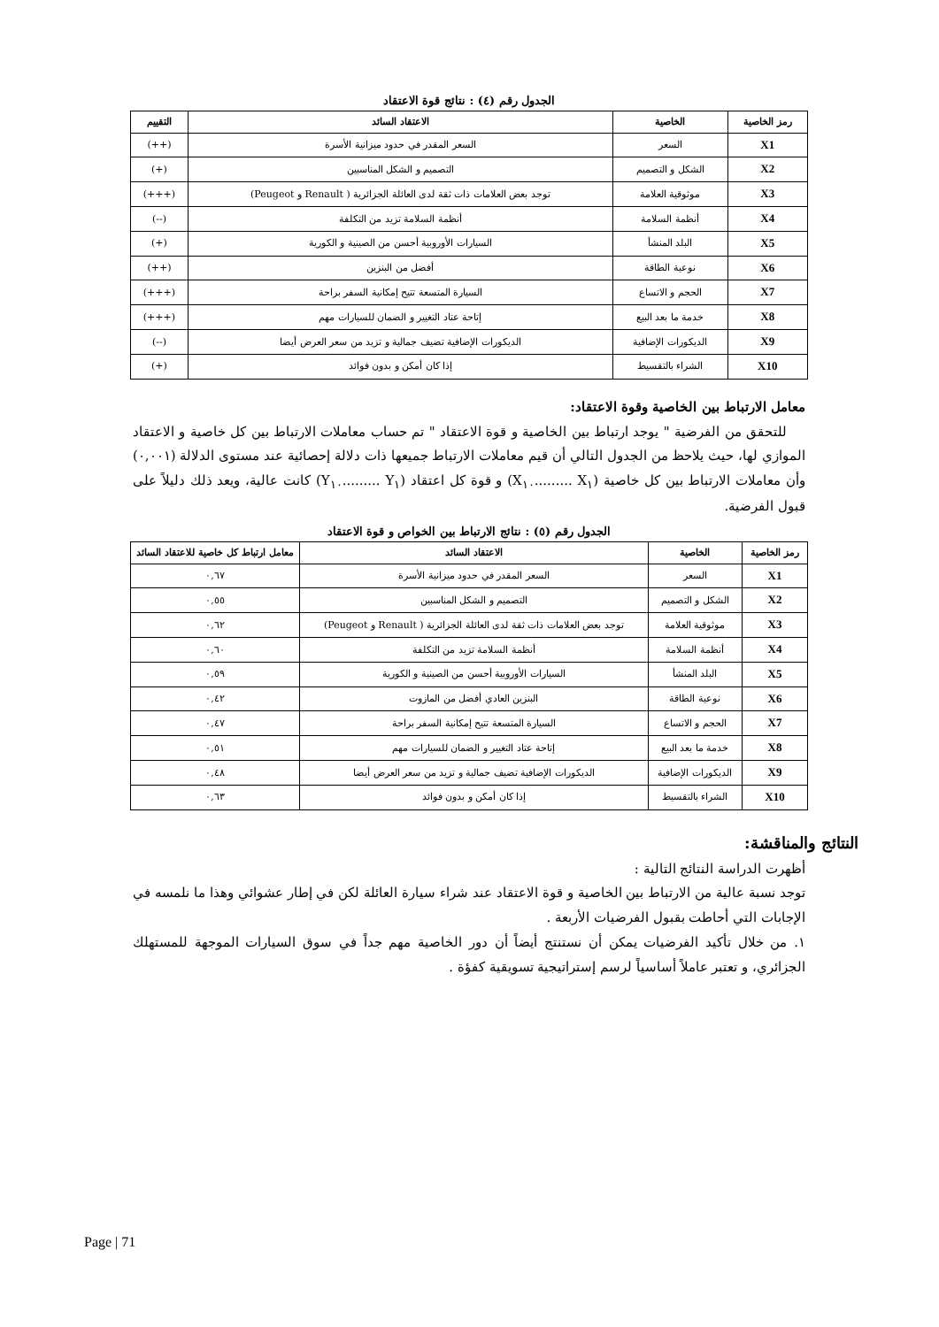الجدول رقم (٤) : نتائج قوة الاعتقاد
| رمز الخاصية | الخاصية | الاعتقاد السائد | التقييم |
| --- | --- | --- | --- |
| X1 | السعر | السعر المقدر في حدود ميزانية الأسرة | (++) |
| X2 | الشكل و التصميم | التصميم و الشكل المناسبين | (+) |
| X3 | موثوقية العلامة | توجد بعض العلامات ذات ثقة لدى العائلة الجزائرية ( Renault و Peugeot) | (+++) |
| X4 | أنظمة السلامة | أنظمة السلامة تزيد من التكلفة | (--) |
| X5 | البلد المنشأ | السيارات الأوروبية أحسن من الصينية و الكورية | (+) |
| X6 | نوعية الطاقة | أفضل من البنزين | (++) |
| X7 | الحجم و الاتساع | السيارة المتسعة تتيح إمكانية السفر براحة | (+++) |
| X8 | خدمة ما بعد البيع | إتاحة عتاد التغيير و الضمان للسيارات مهم | (+++) |
| X9 | الديكورات الإضافية | الديكورات الإضافية تضيف جمالية و تزيد من سعر العرض أيضا | (--) |
| X10 | الشراء بالتقسيط | إذا كان أمكن و بدون فوائد | (+) |
معامل الارتباط بين الخاصية وقوة الاعتقاد:
للتحقق من الفرضية " يوجد ارتباط بين الخاصية و قوة الاعتقاد " تم حساب معاملات الارتباط بين كل خاصية و الاعتقاد الموازي لها، حيث يلاحظ من الجدول التالي أن قيم معاملات الارتباط جميعها ذات دلالة إحصائية عند مستوى الدلالة (٠,٠٠١) وأن معاملات الارتباط بين كل خاصية (X<sub>١</sub> .........X<sub>١٠</sub>) و قوة كل اعتقاد (Y<sub>١</sub> .........Y<sub>١٠</sub>) كانت عالية، ويعد ذلك دليلاً على قبول الفرضية.
الجدول رقم (٥) : نتائج الارتباط بين الخواص و قوة الاعتقاد
| رمز الخاصية | الخاصية | الاعتقاد السائد | معامل ارتباط كل خاصية للاعتقاد السائد |
| --- | --- | --- | --- |
| X1 | السعر | السعر المقدر في حدود ميزانية الأسرة | ٠,٦٧ |
| X2 | الشكل و التصميم | التصميم و الشكل المناسبين | ٠,٥٥ |
| X3 | موثوقية العلامة | توجد بعض العلامات ذات ثقة لدى العائلة الجزائرية ( Renault و Peugeot) | ٠,٦٢ |
| X4 | أنظمة السلامة | أنظمة السلامة تزيد من التكلفة | ٠,٦٠ |
| X5 | البلد المنشأ | السيارات الأوروبية أحسن من الصينية و الكورية | ٠,٥٩ |
| X6 | نوعية الطاقة | البنزين العادي أفضل من المازوت | ٠,٤٢ |
| X7 | الحجم و الاتساع | السيارة المتسعة تتيح إمكانية السفر براحة | ٠,٤٧ |
| X8 | خدمة ما بعد البيع | إتاحة عتاد التغيير و الضمان للسيارات مهم | ٠,٥١ |
| X9 | الديكورات الإضافية | الديكورات الإضافية تضيف جمالية و تزيد من سعر العرض أيضا | ٠,٤٨ |
| X10 | الشراء بالتقسيط | إذا كان أمكن و بدون فوائد | ٠,٦٣ |
النتائج والمناقشة:
أظهرت الدراسة النتائج التالية :
توجد نسبة عالية من الارتباط بين الخاصية و قوة الاعتقاد عند شراء سيارة العائلة لكن في إطار عشوائي وهذا ما نلمسه في الإجابات التي أحاطت بقبول الفرضيات الأربعة .
١. من خلال تأكيد الفرضيات يمكن أن نستنتج أيضاً أن دور الخاصية مهم جداً في سوق السيارات الموجهة للمستهلك الجزائري، و تعتبر عاملاً أساسياً لرسم إستراتيجية تسويقية كفؤة .
Page | 71